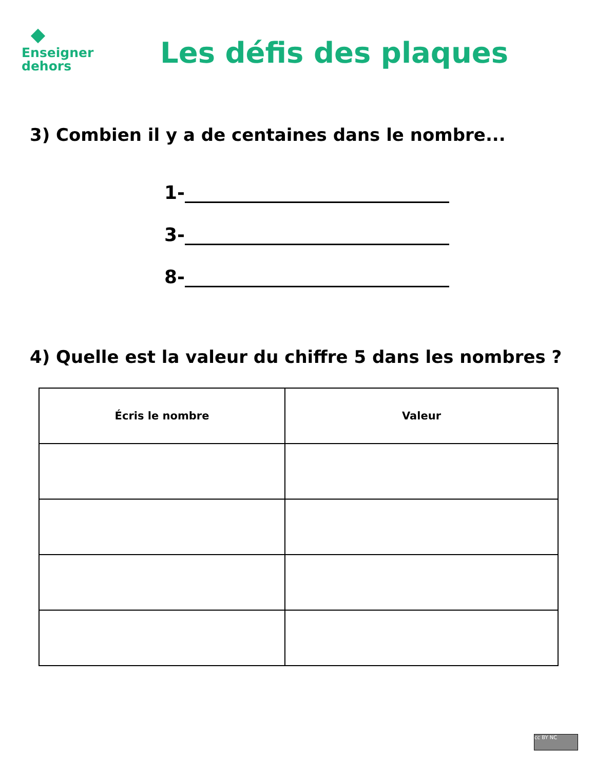Enseigner
dehors
Les défis des plaques
3) Combien il y a de centaines dans le nombre...
1-
3-
8-
4) Quelle est la valeur du chiffre 5 dans les nombres ?
| Écris le nombre | Valeur |
| --- | --- |
cc BY NC